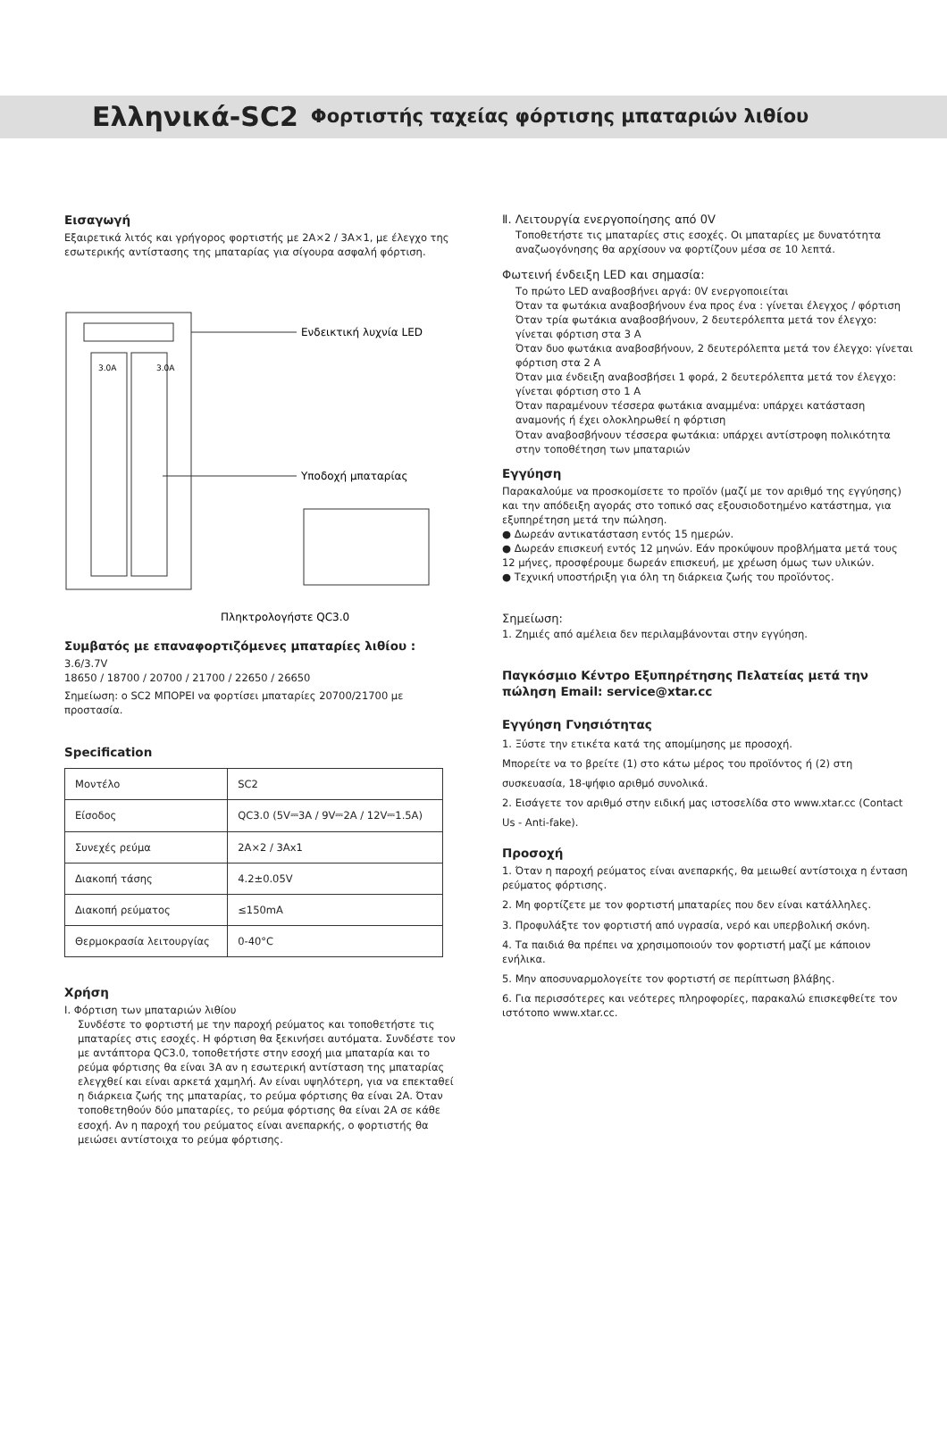Ελληνικά-SC2 Φορτιστής ταχείας φόρτισης μπαταριών λιθίου
Εισαγωγή
Εξαιρετικά λιτός και γρήγορος φορτιστής με 2A×2 / 3A×1, με έλεγχο της εσωτερικής αντίστασης της μπαταρίας για σίγουρα ασφαλή φόρτιση.
3.0A
3.0A
Ενδεικτική λυχνία LED
Υποδοχή μπαταρίας
Πληκτρολογήστε QC3.0
Συμβατός με επαναφορτιζόμενες μπαταρίες λιθίου :
3.6/3.7V
18650 / 18700 / 20700 / 21700 / 22650 / 26650
Σημείωση: ο SC2 ΜΠΟΡΕΙ να φορτίσει μπαταρίες 20700/21700 με προστασία.
Specification
| Μοντέλο | SC2 |
| Είσοδος | QC3.0 (5V⎓3A / 9V⎓2A / 12V⎓1.5A) |
| Συνεχές ρεύμα | 2A×2 / 3Ax1 |
| Διακοπή τάσης | 4.2±0.05V |
| Διακοπή ρεύματος | ≤150mA |
| Θερμοκρασία λειτουργίας | 0-40°C |
Χρήση
Ⅰ. Φόρτιση των μπαταριών λιθίου
Συνδέστε το φορτιστή με την παροχή ρεύματος και τοποθετήστε τις μπαταρίες στις εσοχές. Η φόρτιση θα ξεκινήσει αυτόματα. Συνδέστε τον με αντάπτορα QC3.0, τοποθετήστε στην εσοχή μια μπαταρία και το ρεύμα φόρτισης θα είναι 3A αν η εσωτερική αντίσταση της μπαταρίας ελεγχθεί και είναι αρκετά χαμηλή. Αν είναι υψηλότερη, για να επεκταθεί η διάρκεια ζωής της μπαταρίας, το ρεύμα φόρτισης θα είναι 2A. Όταν τοποθετηθούν δύο μπαταρίες, το ρεύμα φόρτισης θα είναι 2A σε κάθε εσοχή. Αν η παροχή του ρεύματος είναι ανεπαρκής, ο φορτιστής θα μειώσει αντίστοιχα το ρεύμα φόρτισης.
Ⅱ. Λειτουργία ενεργοποίησης από 0V
Τοποθετήστε τις μπαταρίες στις εσοχές. Οι μπαταρίες με δυνατότητα αναζωογόνησης θα αρχίσουν να φορτίζουν μέσα σε 10 λεπτά.
Φωτεινή ένδειξη LED και σημασία:
Το πρώτο LED αναβοσβήνει αργά: 0V ενεργοποιείται
Όταν τα φωτάκια αναβοσβήνουν ένα προς ένα : γίνεται έλεγχος / φόρτιση
Όταν τρία φωτάκια αναβοσβήνουν, 2 δευτερόλεπτα μετά τον έλεγχο: γίνεται φόρτιση στα 3 A
Όταν δυο φωτάκια αναβοσβήνουν, 2 δευτερόλεπτα μετά τον έλεγχο: γίνεται φόρτιση στα 2 A
Όταν μια ένδειξη αναβοσβήσει 1 φορά, 2 δευτερόλεπτα μετά τον έλεγχο: γίνεται φόρτιση στο 1 A
Όταν παραμένουν τέσσερα φωτάκια αναμμένα: υπάρχει κατάσταση αναμονής ή έχει ολοκληρωθεί η φόρτιση
Όταν αναβοσβήνουν τέσσερα φωτάκια: υπάρχει αντίστροφη πολικότητα στην τοποθέτηση των μπαταριών
Εγγύηση
Παρακαλούμε να προσκομίσετε το προϊόν (μαζί με τον αριθμό της εγγύησης) και την απόδειξη αγοράς στο τοπικό σας εξουσιοδοτημένο κατάστημα, για εξυπηρέτηση μετά την πώληση.
● Δωρεάν αντικατάσταση εντός 15 ημερών.
● Δωρεάν επισκευή εντός 12 μηνών. Εάν προκύψουν προβλήματα μετά τους 12 μήνες, προσφέρουμε δωρεάν επισκευή, με χρέωση όμως των υλικών.
● Τεχνική υποστήριξη για όλη τη διάρκεια ζωής του προϊόντος.
Σημείωση:
1. Ζημιές από αμέλεια δεν περιλαμβάνονται στην εγγύηση.
Παγκόσμιο Κέντρο Εξυπηρέτησης Πελατείας μετά την πώληση Email: service@xtar.cc
Εγγύηση Γνησιότητας
1. Ξύστε την ετικέτα κατά της απομίμησης με προσοχή.
Μπορείτε να το βρείτε (1) στο κάτω μέρος του προϊόντος ή (2) στη συσκευασία, 18-ψήφιο αριθμό συνολικά.
2. Εισάγετε τον αριθμό στην ειδική μας ιστοσελίδα στο www.xtar.cc (Contact Us - Anti-fake).
Προσοχή
1. Όταν η παροχή ρεύματος είναι ανεπαρκής, θα μειωθεί αντίστοιχα η ένταση ρεύματος φόρτισης.
2. Μη φορτίζετε με τον φορτιστή μπαταρίες που δεν είναι κατάλληλες.
3. Προφυλάξτε τον φορτιστή από υγρασία, νερό και υπερβολική σκόνη.
4. Τα παιδιά θα πρέπει να χρησιμοποιούν τον φορτιστή μαζί με κάποιον ενήλικα.
5. Μην αποσυναρμολογείτε τον φορτιστή σε περίπτωση βλάβης.
6. Για περισσότερες και νεότερες πληροφορίες, παρακαλώ επισκεφθείτε τον ιστότοπο www.xtar.cc.